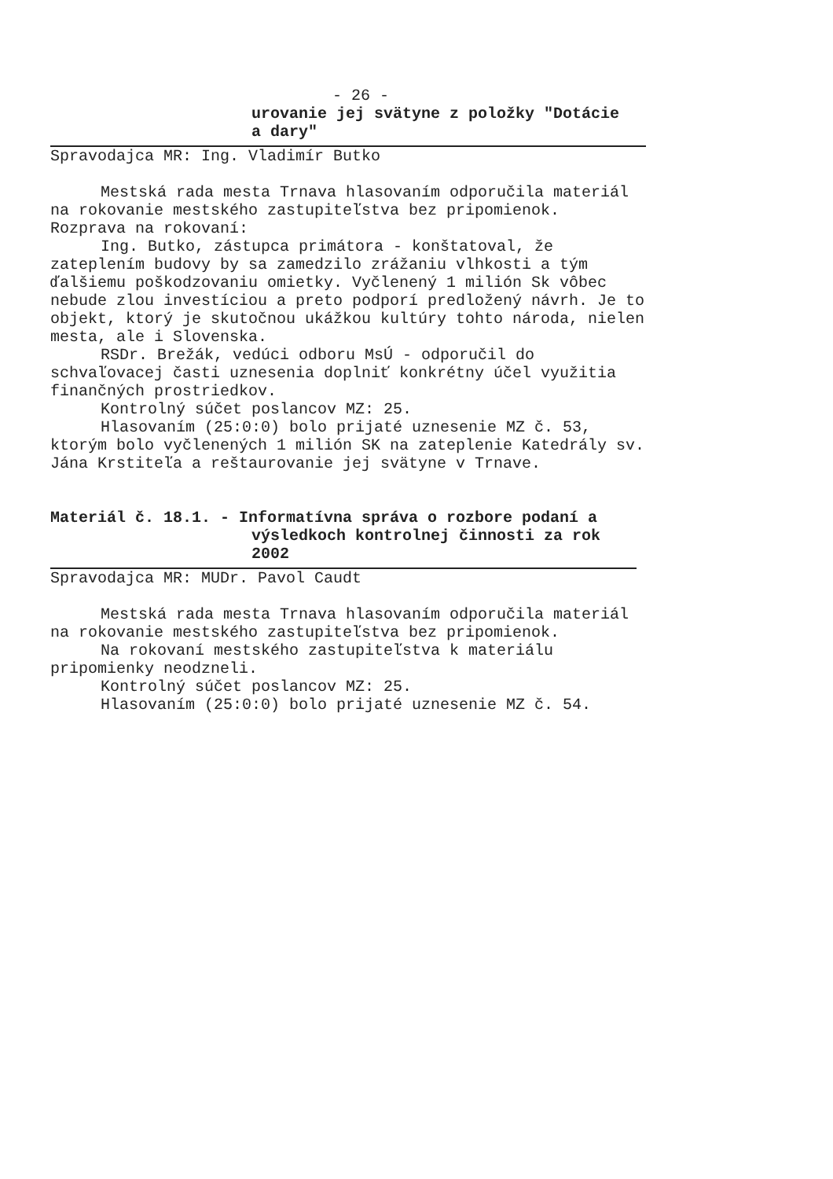- 26 -
urovanie jej svätyne z položky "Dotácie
a dary"
Spravodajca MR: Ing. Vladimír Butko
Mestská rada mesta Trnava hlasovaním odporučila materiál na rokovanie mestského zastupiteľstva bez pripomienok.
Rozprava na rokovaní:
Ing. Butko, zástupca primátora - konštatoval, že zateplením budovy by sa zamedzilo zrážaniu vlhkosti a tým ďalšiemu poškodzovaniu omietky. Vyčlenený 1 milión Sk vôbec nebude zlou investíciou a preto podporí predložený návrh. Je to objekt, ktorý je skutočnou ukážkou kultúry tohto národa, nielen mesta, ale i Slovenska.
RSDr. Brežák, vedúci odboru MsÚ - odporučil do schvaľovacej časti uznesenia doplniť konkrétny účel využitia finančných prostriedkov.
Kontrolný súčet poslancov MZ: 25.
Hlasovaním (25:0:0) bolo prijaté uznesenie MZ č. 53, ktorým bolo vyčlenených 1 milión SK na zateplenie Katedrály sv. Jána Krstiteľa a reštaurovanie jej svätyne v Trnave.
Materiál č. 18.1. - Informatívna správa o rozbore podaní a výsledkoch kontrolnej činnosti za rok 2002
Spravodajca MR: MUDr. Pavol Caudt
Mestská rada mesta Trnava hlasovaním odporučila materiál na rokovanie mestského zastupiteľstva bez pripomienok.
Na rokovaní mestského zastupiteľstva k materiálu pripomienky neodzneli.
Kontrolný súčet poslancov MZ: 25.
Hlasovaním (25:0:0) bolo prijaté uznesenie MZ č. 54.